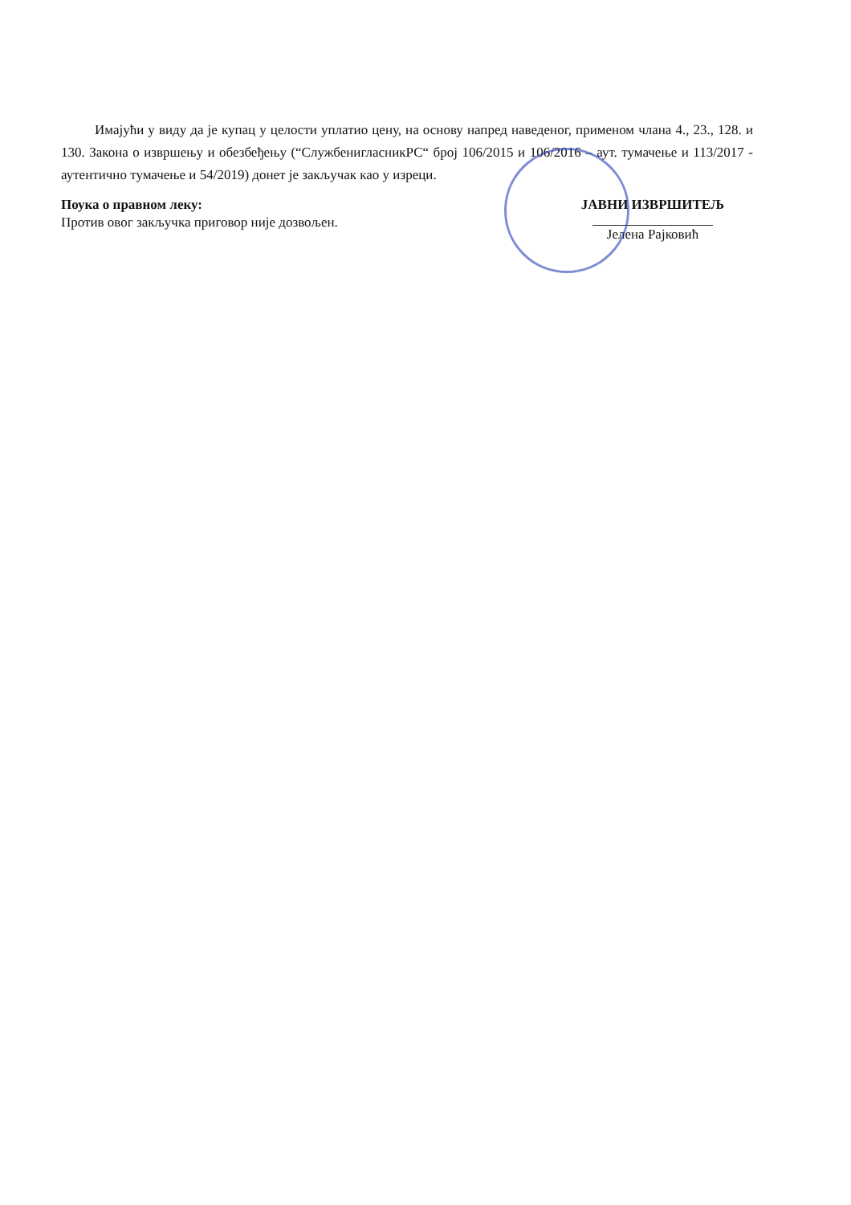Имајући у виду да је купац у целости уплатио цену, на основу напред наведеног, применом члана 4., 23., 128. и 130. Закона о извршењу и обезбеђењу (“СлужбенигласникРС“ број 106/2015 и 106/2016 – аут. тумачење и 113/2017 - аутентично тумачење и 54/2019) донет је закључак као у изреци.
Поука о правном леку:
Против овог закључка приговор није дозвољен.
ЈАВНИ ИЗВРШИТЕЉ
Јелена Рајковић